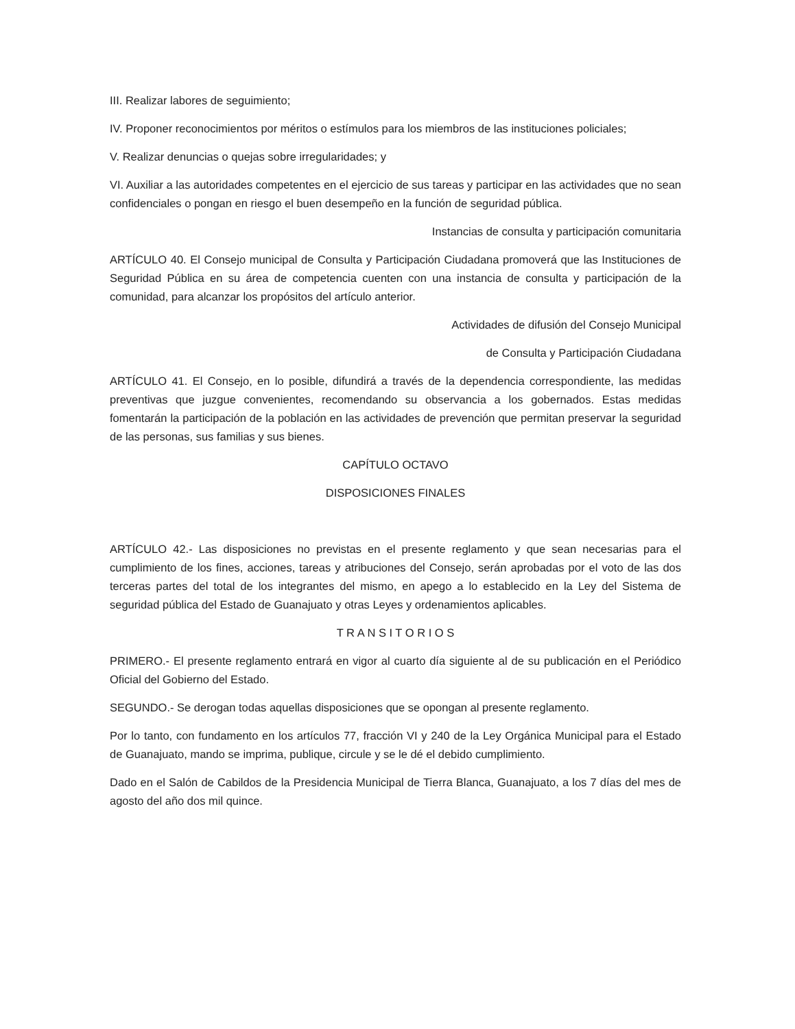III. Realizar labores de seguimiento;
IV. Proponer reconocimientos por méritos o estímulos para los miembros de las instituciones policiales;
V. Realizar denuncias o quejas sobre irregularidades; y
VI. Auxiliar a las autoridades competentes en el ejercicio de sus tareas y participar en las actividades que no sean confidenciales o pongan en riesgo el buen desempeño en la función de seguridad pública.
Instancias de consulta y participación comunitaria
ARTÍCULO 40. El Consejo municipal de Consulta y Participación Ciudadana promoverá que las Instituciones de Seguridad Pública en su área de competencia cuenten con una instancia de consulta y participación de la comunidad, para alcanzar los propósitos del artículo anterior.
Actividades de difusión del Consejo Municipal
de Consulta y Participación Ciudadana
ARTÍCULO 41. El Consejo, en lo posible, difundirá a través de la dependencia correspondiente, las medidas preventivas que juzgue convenientes, recomendando su observancia a los gobernados. Estas medidas fomentarán la participación de la población en las actividades de prevención que permitan preservar la seguridad de las personas, sus familias y sus bienes.
CAPÍTULO OCTAVO
DISPOSICIONES FINALES
ARTÍCULO 42.- Las disposiciones no previstas en el presente reglamento y que sean necesarias para el cumplimiento de los fines, acciones, tareas y atribuciones del Consejo, serán aprobadas por el voto de las dos terceras partes del total de los integrantes del mismo, en apego a lo establecido en la Ley del Sistema de seguridad pública del Estado de Guanajuato y otras Leyes y ordenamientos aplicables.
T R A N S I T O R I O S
PRIMERO.- El presente reglamento entrará en vigor al cuarto día siguiente al de su publicación en el Periódico Oficial del Gobierno del Estado.
SEGUNDO.- Se derogan todas aquellas disposiciones que se opongan al presente reglamento.
Por lo tanto, con fundamento en los artículos 77, fracción VI y 240 de la Ley Orgánica Municipal para el Estado de Guanajuato, mando se imprima, publique, circule y se le dé el debido cumplimiento.
Dado en el Salón de Cabildos de la Presidencia Municipal de Tierra Blanca, Guanajuato, a los 7 días del mes de agosto del año dos mil quince.